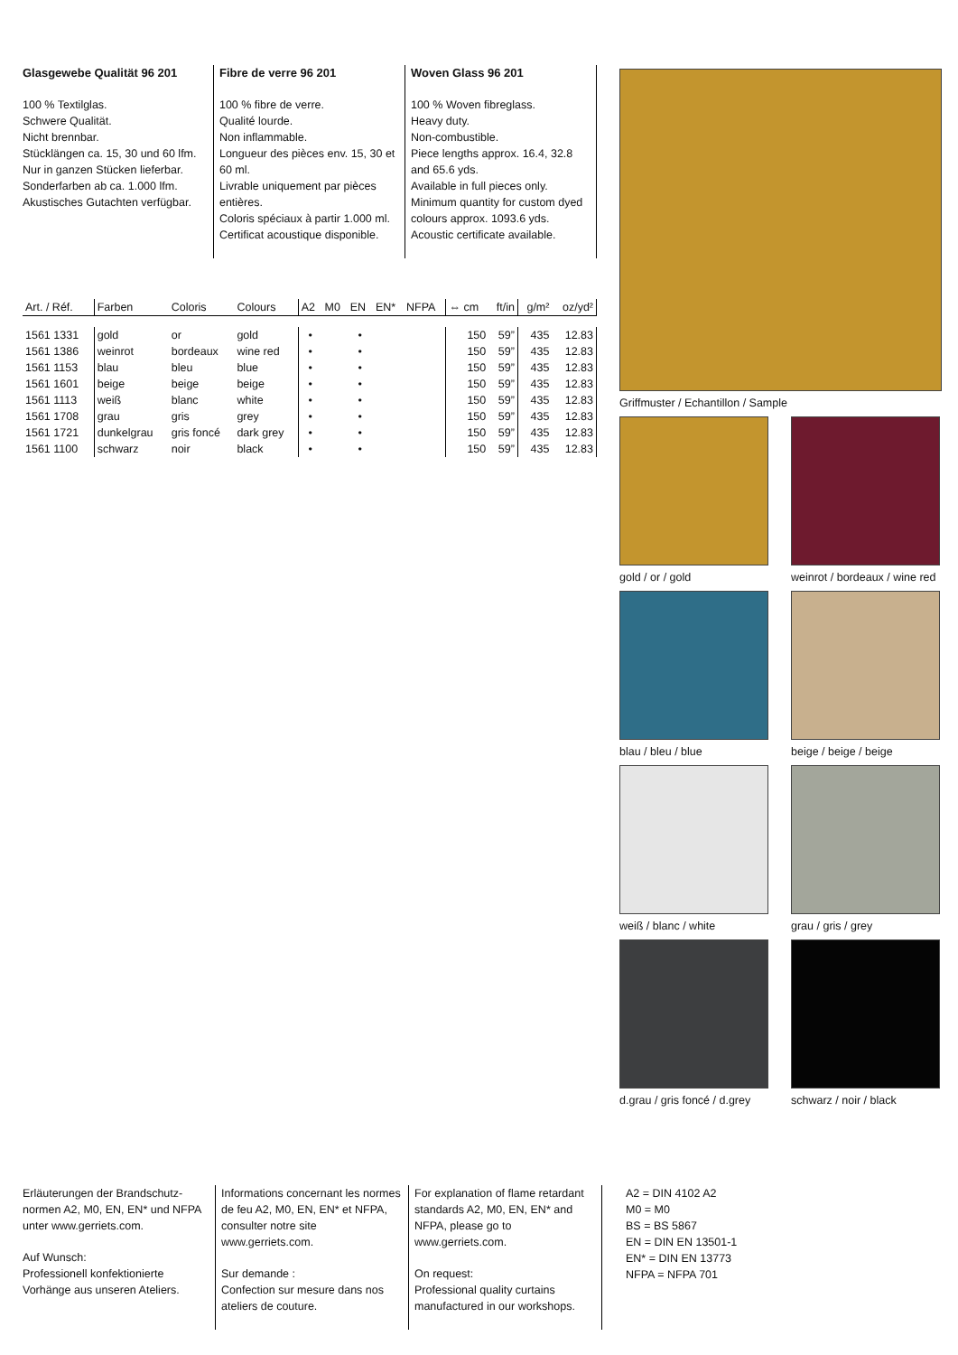Glasgewebe Qualität 96 201
100 % Textilglas.
Schwere Qualität.
Nicht brennbar.
Stücklängen ca. 15, 30 und 60 lfm.
Nur in ganzen Stücken lieferbar.
Sonderfarben ab ca. 1.000 lfm.
Akustisches Gutachten verfügbar.
Fibre de verre 96 201
100 % fibre de verre.
Qualité lourde.
Non inflammable.
Longueur des pièces env. 15, 30 et 60 ml.
Livrable uniquement par pièces entières.
Coloris spéciaux à partir 1.000 ml.
Certificat acoustique disponible.
Woven Glass 96 201
100 % Woven fibreglass.
Heavy duty.
Non-combustible.
Piece lengths approx. 16.4, 32.8 and 65.6 yds.
Available in full pieces only.
Minimum quantity for custom dyed colours approx. 1093.6 yds.
Acoustic certificate available.
| Art. / Réf. | Farben | Coloris | Colours | A2 | M0 | EN | EN* | NFPA | ⇔ cm | ft/in | g/m² | oz/yd² |
| --- | --- | --- | --- | --- | --- | --- | --- | --- | --- | --- | --- | --- |
| 1561 1331 | gold | or | gold | • | | • | | | 150 | 59” | 435 | 12.83 |
| 1561 1386 | weinrot | bordeaux | wine red | • | | • | | | 150 | 59” | 435 | 12.83 |
| 1561 1153 | blau | bleu | blue | • | | • | | | 150 | 59” | 435 | 12.83 |
| 1561 1601 | beige | beige | beige | • | | • | | | 150 | 59” | 435 | 12.83 |
| 1561 1113 | weiß | blanc | white | • | | • | | | 150 | 59” | 435 | 12.83 |
| 1561 1708 | grau | gris | grey | • | | • | | | 150 | 59” | 435 | 12.83 |
| 1561 1721 | dunkelgrau | gris foncé | dark grey | • | | • | | | 150 | 59” | 435 | 12.83 |
| 1561 1100 | schwarz | noir | black | • | | • | | | 150 | 59” | 435 | 12.83 |
Griffmuster / Echantillon / Sample
gold / or / gold
weinrot / bordeaux / wine red
blau / bleu / blue
beige / beige / beige
weiß / blanc / white
grau / gris / grey
d.grau / gris foncé / d.grey
schwarz / noir / black
Erläuterungen der Brandschutz-normen A2, M0, EN, EN* und NFPA unter www.gerriets.com.
Auf Wunsch:
Professionell konfektionierte Vorhänge aus unseren Ateliers.
Informations concernant les normes de feu A2, M0, EN, EN* et NFPA, consulter notre site www.gerriets.com.
Sur demande :
Confection sur mesure dans nos ateliers de couture.
For explanation of flame retardant standards A2, M0, EN, EN* and NFPA, please go to www.gerriets.com.
On request:
Professional quality curtains manufactured in our workshops.
A2 = DIN 4102 A2
M0 = M0
BS = BS 5867
EN = DIN EN 13501-1
EN* = DIN EN 13773
NFPA = NFPA 701